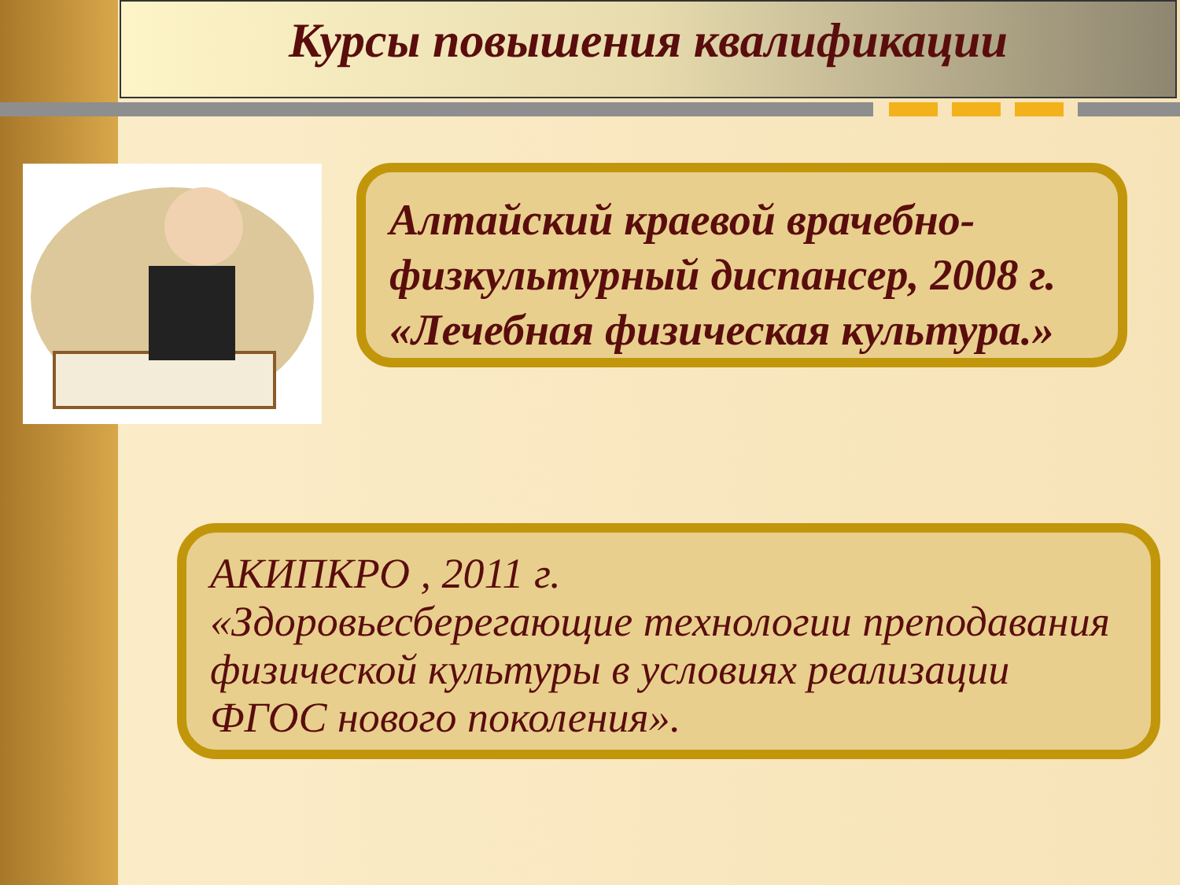Курсы повышения квалификации
Алтайский краевой врачебно-физкультурный диспансер, 2008 г. «Лечебная физическая культура.»
АКИПКРО , 2011 г.
«Здоровьесберегающие технологии преподавания физической культуры в условиях реализации ФГОС нового поколения».